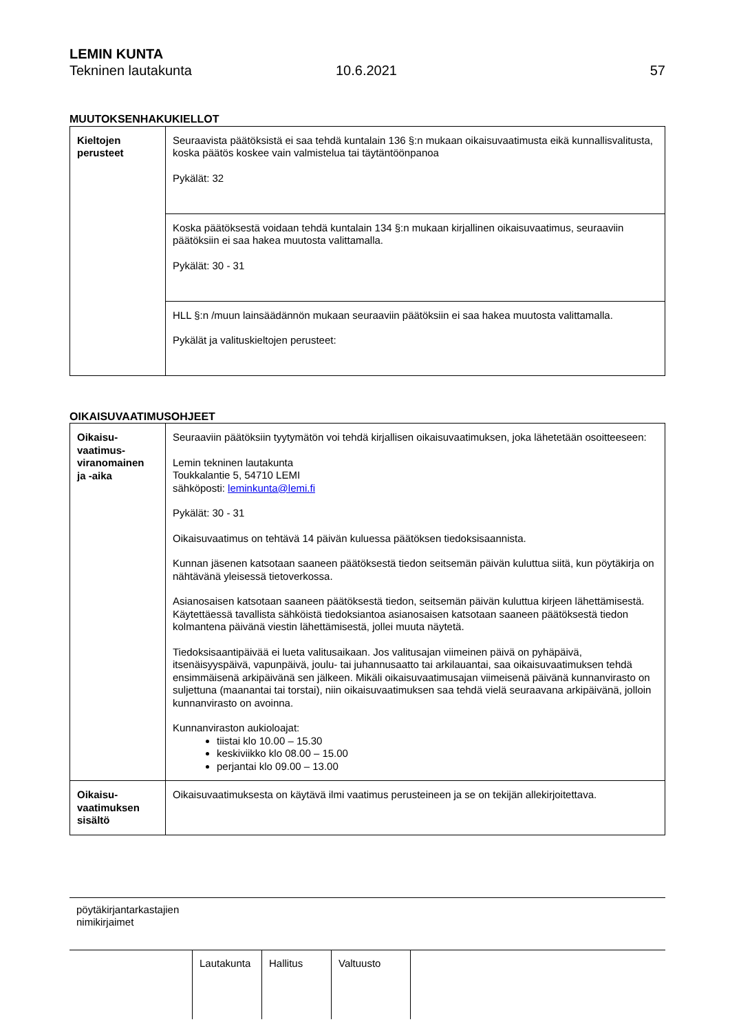LEMIN KUNTA
Tekninen lautakunta 10.6.2021 57
MUUTOKSENHAKUKIELLOT
| Kieltojen perusteet | Seuraavista päätöksistä ei saa tehdä kuntalain 136 §:n mukaan oikaisuvaatimusta eikä kunnallisvalitusta, koska päätös koskee vain valmistelua tai täytäntöönpanoa Pykälät: 32 |
| | Koska päätöksestä voidaan tehdä kuntalain 134 §:n mukaan kirjallinen oikaisuvaatimus, seuraaviin päätöksiin ei saa hakea muutosta valittamalla. Pykälät: 30 - 31 |
| | HLL §:n /muun lainsäädännön mukaan seuraaviin päätöksiin ei saa hakea muutosta valittamalla. Pykälät ja valituskieltojen perusteet: |
OIKAISUVAATIMUSOHJEET
| Oikaisu- vaatimus- viranomainen ja -aika | Seuraaviin päätöksiin tyytymätön voi tehdä kirjallisen oikaisuvaatimuksen, joka lähetetään osoitteeseen: Lemin tekninen lautakunta Toukkalantie 5, 54710 LEMI sähköposti: leminkunta@lemi.fi Pykälät: 30 - 31 Oikaisuvaatimus on tehtävä 14 päivän kuluessa päätöksen tiedoksisaannista. Kunnan jäsenen katsotaan saaneen päätöksestä tiedon seitsemän päivän kuluttua siitä, kun pöytäkirja on nähtävänä yleisessä tietoverkossa. Asianosaisen katsotaan saaneen päätöksestä tiedon, seitsemän päivän kuluttua kirjeen lähettämisestä. Käytettäessä tavallista sähköistä tiedoksiantoa asianosaisen katsotaan saaneen päätöksestä tiedon kolmantena päivänä viestin lähettämisestä, jollei muuta näytetä. Tiedoksisaantipäivää ei lueta valitusaikaan. Jos valitusajan viimeinen päivä on pyhäpäivä, itsenäisyyspäivä, vapunpäivä, joulu- tai juhannusaatto tai arkilauantai, saa oikaisuvaatimuksen tehdä ensimmäisenä arkipäivänä sen jälkeen. Mikäli oikaisuvaatimusajan viimeisenä päivänä kunnanvirasto on suljettuna (maanantai tai torstai), niin oikaisuvaatimuksen saa tehdä vielä seuraavana arkipäivänä, jolloin kunnanvirasto on avoinna. Kunnanviraston aukioloajat: tiistai klo 10.00 – 15.30 keskiviikko klo 08.00 – 15.00 perjantai klo 09.00 – 13.00 |
| Oikaisu- vaatimuksen sisältö | Oikaisuvaatimuksesta on käytävä ilmi vaatimus perusteineen ja se on tekijän allekirjoitettava. |
pöytäkirjantarkastajien
nimikirjaimet
| Lautakunta | Hallitus | Valtuusto | |